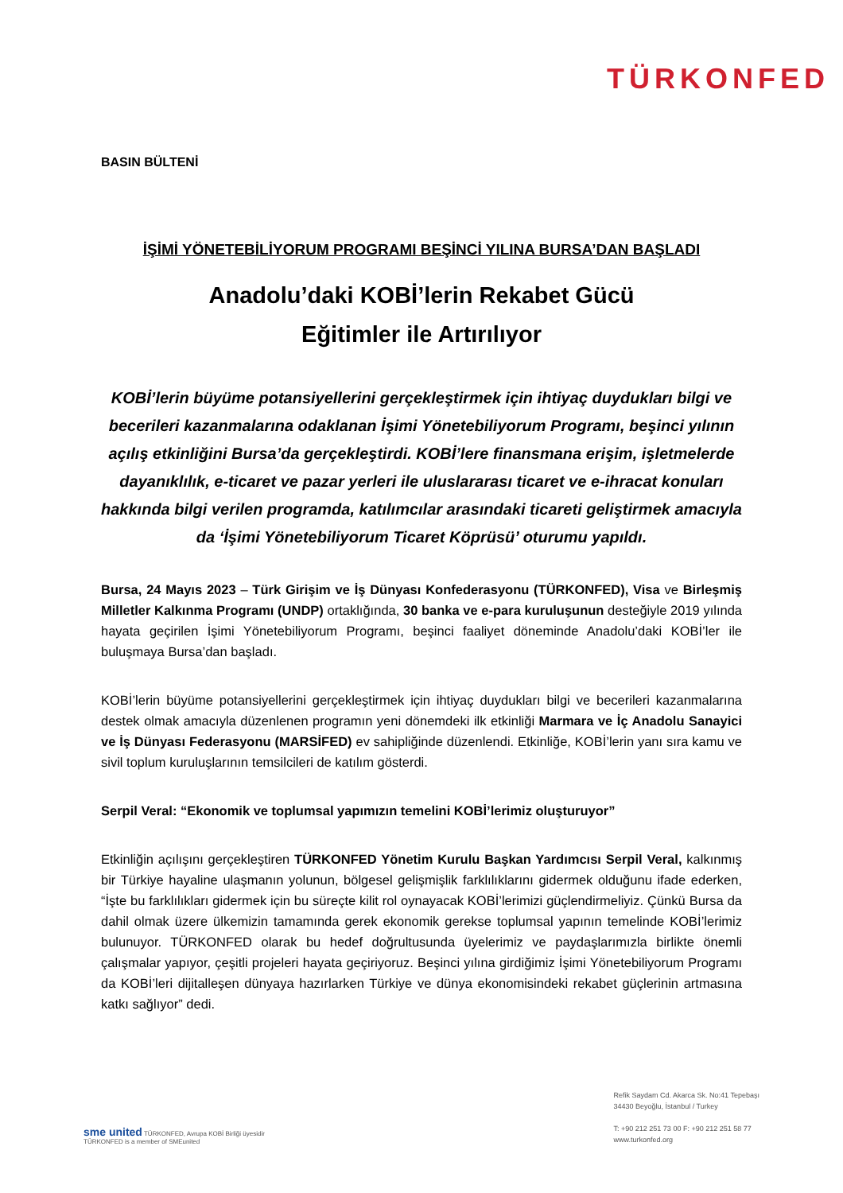TÜRKONFED
BASIN BÜLTENİ
İŞİMİ YÖNETEBİLİYORUM PROGRAMI BEŞİNCİ YILINA BURSA’DAN BAŞLADI
Anadolu’daki KOBİ’lerin Rekabet Gücü
Eğitimler ile Artırılıyor
KOBİ’lerin büyüme potansiyellerini gerçekleştirmek için ihtiyaç duydukları bilgi ve becerileri kazanmalarına odaklanan İşimi Yönetebiliyorum Programı, beşinci yılının açılış etkinliğini Bursa’da gerçekleştirdi. KOBİ’lere finansmana erişim, işletmelerde dayanıklılık, e-ticaret ve pazar yerleri ile uluslararası ticaret ve e-ihracat konuları hakkında bilgi verilen programda, katılımcılar arasındaki ticareti geliştirmek amacıyla da ‘İşimi Yönetebiliyorum Ticaret Köprüsü’ oturumu yapıldı.
Bursa, 24 Mayıs 2023 – Türk Girişim ve İş Dünyası Konfederasyonu (TÜRKONFED), Visa ve Birleşmiş Milletler Kalkınma Programı (UNDP) ortaklığında, 30 banka ve e-para kuruluşunun desteğiyle 2019 yılında hayata geçirilen İşimi Yönetebiliyorum Programı, beşinci faaliyet döneminde Anadolu’daki KOBİ’ler ile buluşmaya Bursa’dan başladı.
KOBİ’lerin büyüme potansiyellerini gerçekleştirmek için ihtiyaç duydukları bilgi ve becerileri kazanmalarına destek olmak amacıyla düzenlenen programın yeni dönemdeki ilk etkinliği Marmara ve İç Anadolu Sanayici ve İş Dünyası Federasyonu (MARSİFED) ev sahipliğinde düzenlendi. Etkinliğe, KOBİ’lerin yanı sıra kamu ve sivil toplum kuruluşlarının temsilcileri de katılım gösterdi.
Serpil Veral: “Ekonomik ve toplumsal yapımızın temelini KOBİ’lerimiz oluşturuyor”
Etkinliğin açılışını gerçekleştiren TÜRKONFED Yönetim Kurulu Başkan Yardımcısı Serpil Veral, kalkınmış bir Türkiye hayaline ulaşmanın yolunun, bölgesel gelişmişlik farklılıklarını gidermek olduğunu ifade ederken, “İşte bu farklılıkları gidermek için bu süreçte kilit rol oynayacak KOBİ’lerimizi güçlendirmeliyiz. Çünkü Bursa da dahil olmak üzere ülkemizin tamamında gerek ekonomik gerekse toplumsal yapının temelinde KOBİ’lerimiz bulunuyor. TÜRKONFED olarak bu hedef doğrultusunda üyelerimiz ve paydaşlarımızla birlikte önemli çalışmalar yapıyor, çeşitli projeleri hayata geçiriyoruz. Beşinci yılına girdiğimiz İşimi Yönetebiliyorum Programı da KOBİ’leri dijitalleşen dünyaya hazırlarken Türkiye ve dünya ekonomisindeki rekabet güçlerinin artmasına katkı sağlıyor” dedi.
sme united TÜRKONFED, Avrupa KOBİ Birliği üyesidir
TÜRKONFED is a member of SMEunited
Refik Saydam Cd. Akarca Sk. No:41 Tepebaşı
34430 Beyoğlu, İstanbul / Turkey
T: +90 212 251 73 00 F: +90 212 251 58 77
www.turkonfed.org